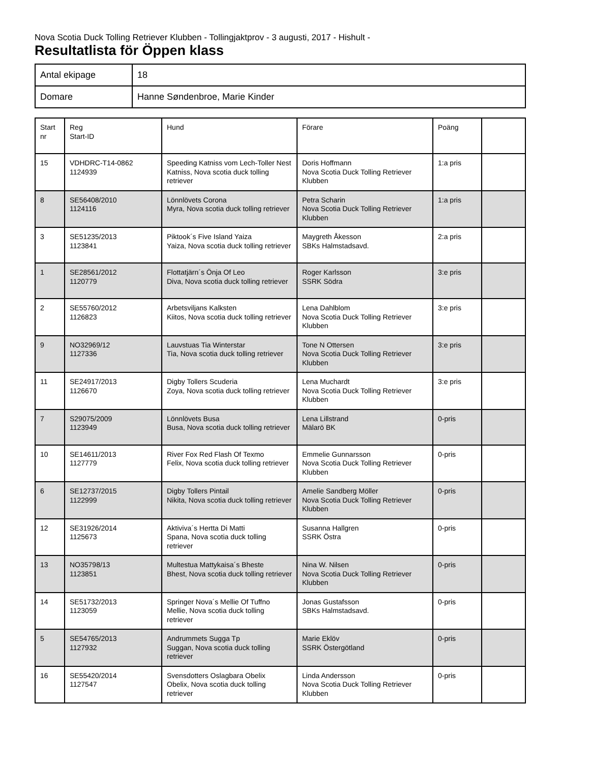Nova Scotia Duck Tolling Retriever Klubben - Tollingjaktprov - 3 augusti, 2017 - Hishult -
Resultatlista för Öppen klass
| Antal ekipage | 18 |
| Domare | Hanne Søndenbroe, Marie Kinder |
| Start nr | Reg Start-ID | Hund | Förare | Poäng | |
| 15 | VDHDRC-T14-0862 1124939 | Speeding Katniss vom Lech-Toller Nest Katniss, Nova scotia duck tolling retriever | Doris Hoffmann Nova Scotia Duck Tolling Retriever Klubben | 1:a pris | |
| 8 | SE56408/2010 1124116 | Lönnlövets Corona Myra, Nova scotia duck tolling retriever | Petra Scharin Nova Scotia Duck Tolling Retriever Klubben | 1:a pris | |
| 3 | SE51235/2013 1123841 | Piktook´s Five Island Yaiza Yaiza, Nova scotia duck tolling retriever | Maygreth Åkesson SBKs Halmstadsavd. | 2:a pris | |
| 1 | SE28561/2012 1120779 | Flottatjärn´s Önja Of Leo Diva, Nova scotia duck tolling retriever | Roger Karlsson SSRK Södra | 3:e pris | |
| 2 | SE55760/2012 1126823 | Arbetsviljans Kalksten Kiitos, Nova scotia duck tolling retriever | Lena Dahlblom Nova Scotia Duck Tolling Retriever Klubben | 3:e pris | |
| 9 | NO32969/12 1127336 | Lauvstuas Tia Winterstar Tia, Nova scotia duck tolling retriever | Tone N Ottersen Nova Scotia Duck Tolling Retriever Klubben | 3:e pris | |
| 11 | SE24917/2013 1126670 | Digby Tollers Scuderia Zoya, Nova scotia duck tolling retriever | Lena Muchardt Nova Scotia Duck Tolling Retriever Klubben | 3:e pris | |
| 7 | S29075/2009 1123949 | Lönnlövets Busa Busa, Nova scotia duck tolling retriever | Lena Lillstrand Mälarö BK | 0-pris | |
| 10 | SE14611/2013 1127779 | River Fox Red Flash Of Texmo Felix, Nova scotia duck tolling retriever | Emmelie Gunnarsson Nova Scotia Duck Tolling Retriever Klubben | 0-pris | |
| 6 | SE12737/2015 1122999 | Digby Tollers Pintail Nikita, Nova scotia duck tolling retriever | Amelie Sandberg Möller Nova Scotia Duck Tolling Retriever Klubben | 0-pris | |
| 12 | SE31926/2014 1125673 | Aktiviva´s Hertta Di Matti Spana, Nova scotia duck tolling retriever | Susanna Hallgren SSRK Östra | 0-pris | |
| 13 | NO35798/13 1123851 | Multestua Mattykaisa´s Bheste Bhest, Nova scotia duck tolling retriever | Nina W. Nilsen Nova Scotia Duck Tolling Retriever Klubben | 0-pris | |
| 14 | SE51732/2013 1123059 | Springer Nova´s Mellie Of Tuffno Mellie, Nova scotia duck tolling retriever | Jonas Gustafsson SBKs Halmstadsavd. | 0-pris | |
| 5 | SE54765/2013 1127932 | Andrummets Sugga Tp Suggan, Nova scotia duck tolling retriever | Marie Eklöv SSRK Östergötland | 0-pris | |
| 16 | SE55420/2014 1127547 | Svensdotters Oslagbara Obelix Obelix, Nova scotia duck tolling retriever | Linda Andersson Nova Scotia Duck Tolling Retriever Klubben | 0-pris | |